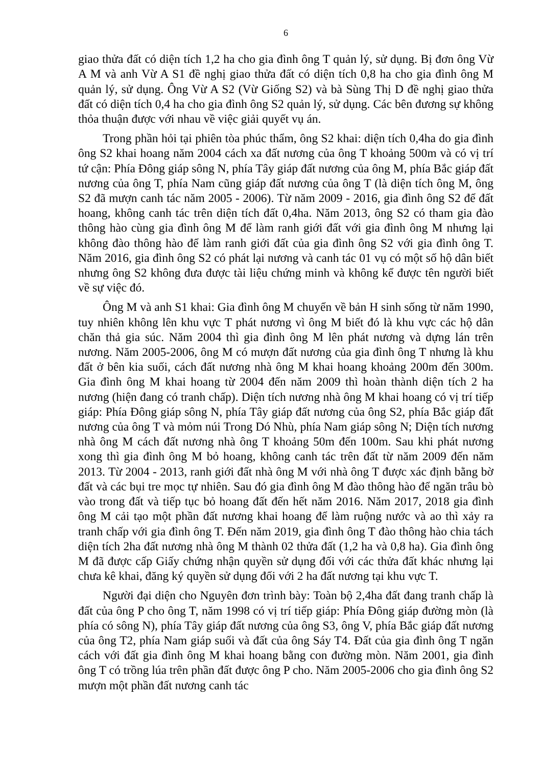6
giao thửa đất có diện tích 1,2 ha cho gia đình ông T quản lý, sử dụng. Bị đơn ông Vừ A M và anh Vừ A S1 đề nghị giao thửa đất có diện tích 0,8 ha cho gia đình ông M quản lý, sử dụng. Ông Vừ A S2 (Vừ Giống S2) và bà Sùng Thị D đề nghị giao thửa đất có diện tích 0,4 ha cho gia đình ông S2 quản lý, sử dụng. Các bên đương sự không thỏa thuận được với nhau về việc giải quyết vụ án.
Trong phần hỏi tại phiên tòa phúc thẩm, ông S2 khai: diện tích 0,4ha do gia đình ông S2 khai hoang năm 2004 cách xa đất nương của ông T khoảng 500m và có vị trí tứ cận: Phía Đông giáp sông N, phía Tây giáp đất nương của ông M, phía Bắc giáp đất nương của ông T, phía Nam cũng giáp đất nương của ông T (là diện tích ông M, ông S2 đã mượn canh tác năm 2005 - 2006). Từ năm 2009 - 2016, gia đình ông S2 để đất hoang, không canh tác trên diện tích đất 0,4ha. Năm 2013, ông S2 có tham gia đào thông hào cùng gia đình ông M để làm ranh giới đất với gia đình ông M nhưng lại không đào thông hào để làm ranh giới đất của gia đình ông S2 với gia đình ông T. Năm 2016, gia đình ông S2 có phát lại nương và canh tác 01 vụ có một số hộ dân biết nhưng ông S2 không đưa được tài liệu chứng minh và không kể được tên người biết về sự việc đó.
Ông M và anh S1 khai: Gia đình ông M chuyển về bản H sinh sống từ năm 1990, tuy nhiên không lên khu vực T phát nương vì ông M biết đó là khu vực các hộ dân chăn thả gia súc. Năm 2004 thì gia đình ông M lên phát nương và dựng lán trên nương. Năm 2005-2006, ông M có mượn đất nương của gia đình ông T nhưng là khu đất ở bên kia suối, cách đất nương nhà ông M khai hoang khoảng 200m đến 300m. Gia đình ông M khai hoang từ 2004 đến năm 2009 thì hoàn thành diện tích 2 ha nương (hiện đang có tranh chấp). Diện tích nương nhà ông M khai hoang có vị trí tiếp giáp: Phía Đông giáp sông N, phía Tây giáp đất nương của ông S2, phía Bắc giáp đất nương của ông T và mỏm núi Trong Dó Nhù, phía Nam giáp sông N; Diện tích nương nhà ông M cách đất nương nhà ông T khoảng 50m đến 100m. Sau khi phát nương xong thì gia đình ông M bỏ hoang, không canh tác trên đất từ năm 2009 đến năm 2013. Từ 2004 - 2013, ranh giới đất nhà ông M với nhà ông T được xác định bằng bờ đất và các bụi tre mọc tự nhiên. Sau đó gia đình ông M đào thông hào để ngăn trâu bò vào trong đất và tiếp tục bỏ hoang đất đến hết năm 2016. Năm 2017, 2018 gia đình ông M cải tạo một phần đất nương khai hoang để làm ruộng nước và ao thì xảy ra tranh chấp với gia đình ông T. Đến năm 2019, gia đình ông T đào thông hào chia tách diện tích 2ha đất nương nhà ông M thành 02 thửa đất (1,2 ha và 0,8 ha). Gia đình ông M đã được cấp Giấy chứng nhận quyền sử dụng đối với các thửa đất khác nhưng lại chưa kê khai, đăng ký quyền sử dụng đối với 2 ha đất nương tại khu vực T.
Người đại diện cho Nguyên đơn trình bày: Toàn bộ 2,4ha đất đang tranh chấp là đất của ông P cho ông T, năm 1998 có vị trí tiếp giáp: Phía Đông giáp đường mòn (là phía có sông N), phía Tây giáp đất nương của ông S3, ông V, phía Bắc giáp đất nương của ông T2, phía Nam giáp suối và đất của ông Sáy T4. Đất của gia đình ông T ngăn cách với đất gia đình ông M khai hoang bằng con đường mòn. Năm 2001, gia đình ông T có trồng lúa trên phần đất được ông P cho. Năm 2005-2006 cho gia đình ông S2 mượn một phần đất nương canh tác